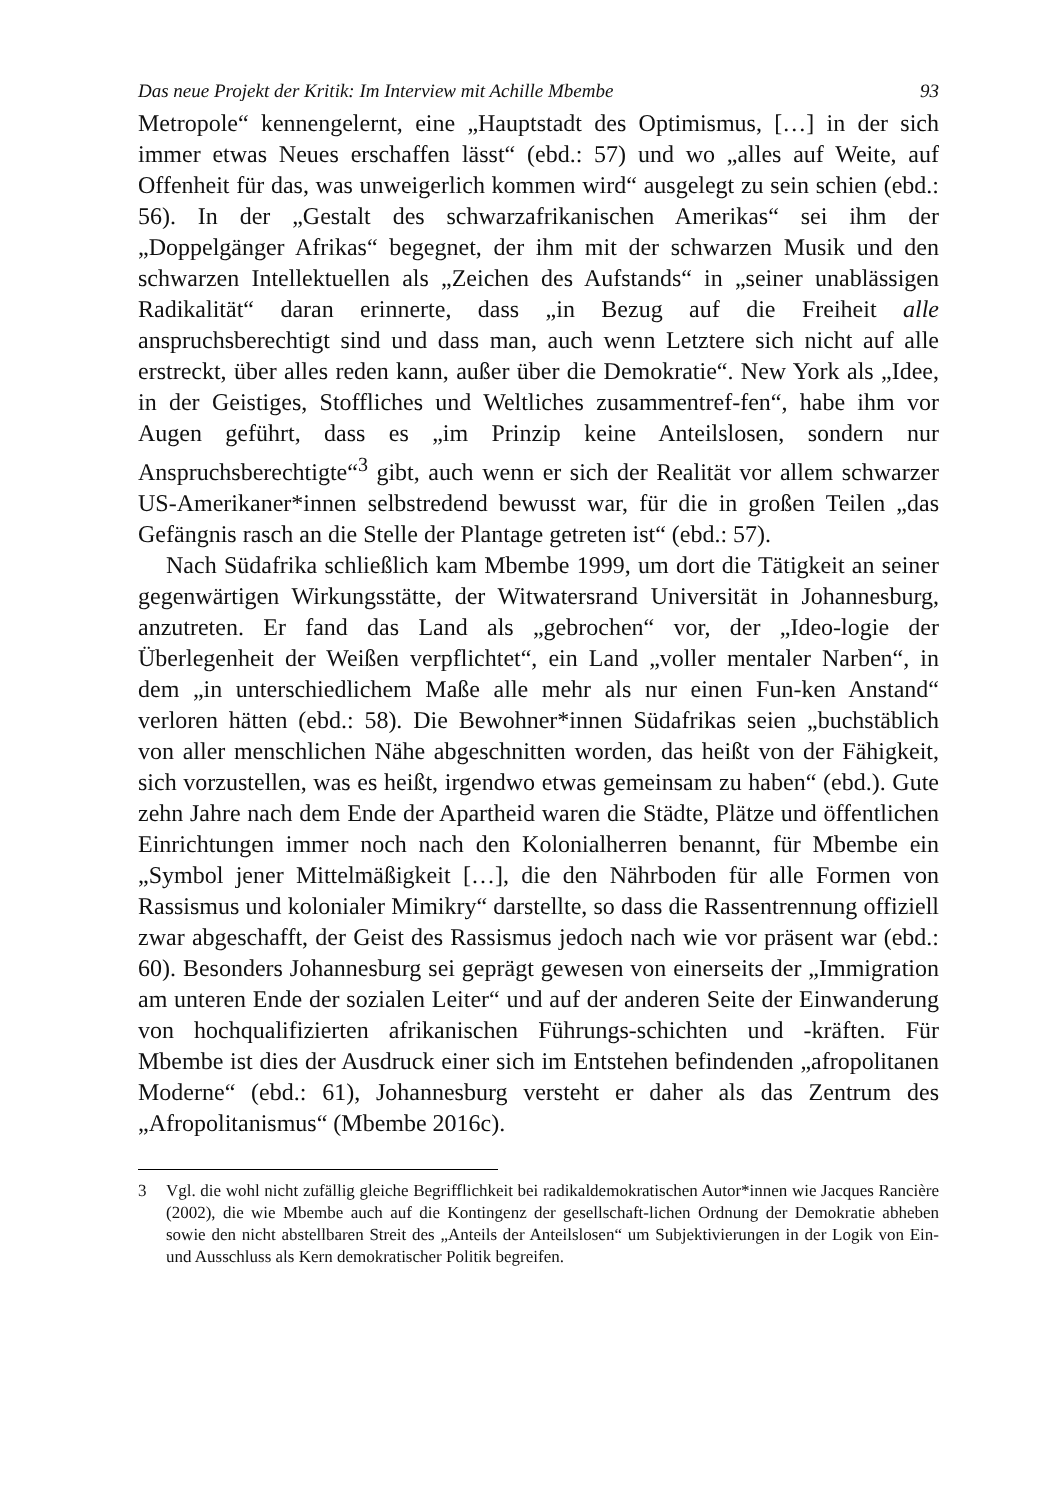Das neue Projekt der Kritik: Im Interview mit Achille Mbembe 93
Metropole“ kennengelernt, eine „Hauptstadt des Optimismus, […] in der sich immer etwas Neues erschaffen lässt“ (ebd.: 57) und wo „alles auf Weite, auf Offenheit für das, was unweigerlich kommen wird“ ausgelegt zu sein schien (ebd.: 56). In der „Gestalt des schwarzafrikanischen Amerikas“ sei ihm der „Doppelgänger Afrikas“ begegnet, der ihm mit der schwarzen Musik und den schwarzen Intellektuellen als „Zeichen des Aufstands“ in „seiner unablässigen Radikalität“ daran erinnerte, dass „in Bezug auf die Freiheit alle anspruchsberechtigt sind und dass man, auch wenn Letztere sich nicht auf alle erstreckt, über alles reden kann, außer über die Demokratie“. New York als „Idee, in der Geistiges, Stoffliches und Weltliches zusammentref-fen“, habe ihm vor Augen geführt, dass es „im Prinzip keine Anteilslosen, sondern nur Anspruchsberechtigte“<sup>3</sup> gibt, auch wenn er sich der Realität vor allem schwarzer US-Amerikaner*innen selbstredend bewusst war, für die in großen Teilen „das Gefängnis rasch an die Stelle der Plantage getreten ist“ (ebd.: 57).
Nach Südafrika schließlich kam Mbembe 1999, um dort die Tätigkeit an seiner gegenwärtigen Wirkungsstätte, der Witwatersrand Universität in Johannesburg, anzutreten. Er fand das Land als „gebrochen“ vor, der „Ideo-logie der Überlegenheit der Weißen verpflichtet“, ein Land „voller mentaler Narben“, in dem „in unterschiedlichem Maße alle mehr als nur einen Fun-ken Anstand“ verloren hätten (ebd.: 58). Die Bewohner*innen Südafrikas seien „buchstäblich von aller menschlichen Nähe abgeschnitten worden, das heißt von der Fähigkeit, sich vorzustellen, was es heißt, irgendwo etwas gemeinsam zu haben“ (ebd.). Gute zehn Jahre nach dem Ende der Apartheid waren die Städte, Plätze und öffentlichen Einrichtungen immer noch nach den Kolonialherren benannt, für Mbembe ein „Symbol jener Mittelmäßigkeit […], die den Nährboden für alle Formen von Rassismus und kolonialer Mimikry“ darstellte, so dass die Rassentrennung offiziell zwar abgeschafft, der Geist des Rassismus jedoch nach wie vor präsent war (ebd.: 60). Besonders Johannesburg sei geprägt gewesen von einerseits der „Immigration am unteren Ende der sozialen Leiter“ und auf der anderen Seite der Einwanderung von hochqualifizierten afrikanischen Führungs-schichten und -kräften. Für Mbembe ist dies der Ausdruck einer sich im Entstehen befindenden „afropolitanen Moderne“ (ebd.: 61), Johannesburg versteht er daher als das Zentrum des „Afropolitanismus“ (Mbembe 2016c).
3 Vgl. die wohl nicht zufällig gleiche Begrifflichkeit bei radikaldemokratischen Autor*innen wie Jacques Rancière (2002), die wie Mbembe auch auf die Kontingenz der gesellschaft-lichen Ordnung der Demokratie abheben sowie den nicht abstellbaren Streit des „Anteils der Anteilslosen“ um Subjektivierungen in der Logik von Ein- und Ausschluss als Kern demokratischer Politik begreifen.